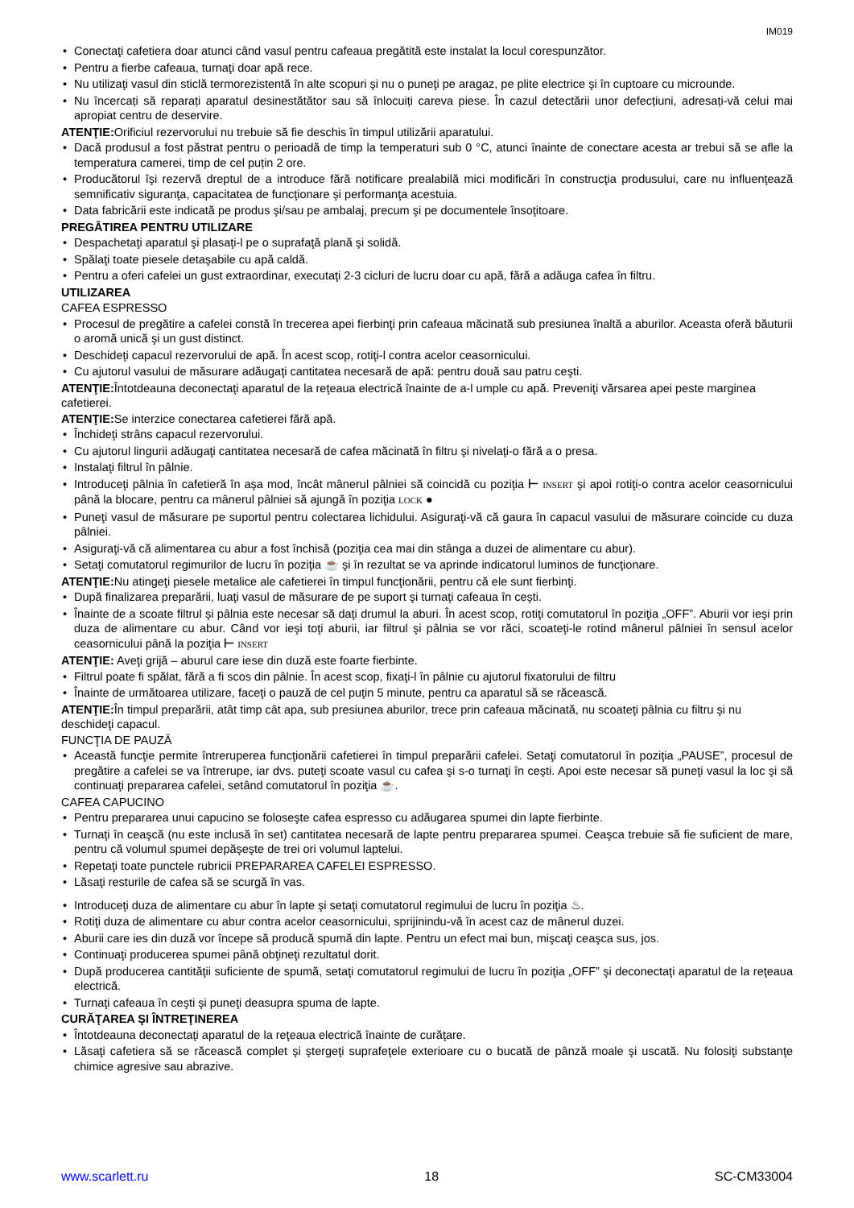IM019
• Conectaţi cafetiera doar atunci când vasul pentru cafeaua pregătită este instalat la locul corespunzător.
• Pentru a fierbe cafeaua, turnaţi doar apă rece.
• Nu utilizaţi vasul din sticlă termorezistentă în alte scopuri şi nu o puneţi pe aragaz, pe plite electrice şi în cuptoare cu microunde.
• Nu încercați să reparați aparatul desinestătător sau să înlocuiți careva piese. În cazul detectării unor defecțiuni, adresați-vă celui mai apropiat centru de deservire.
ATENŢIE: Orificiul rezervorului nu trebuie să fie deschis în timpul utilizării aparatului.
• Dacă produsul a fost păstrat pentru o perioadă de timp la temperaturi sub 0 °C, atunci înainte de conectare acesta ar trebui să se afle la temperatura camerei, timp de cel puțin 2 ore.
• Producătorul îşi rezervă dreptul de a introduce fără notificare prealabilă mici modificări în construcţia produsului, care nu influenţează semnificativ siguranţa, capacitatea de funcţionare şi performanţa acestuia.
• Data fabricării este indicată pe produs şi/sau pe ambalaj, precum şi pe documentele însoţitoare.
PREGĂTIREA PENTRU UTILIZARE
• Despachetaţi aparatul şi plasaţi-l pe o suprafaţă plană şi solidă.
• Spălaţi toate piesele detaşabile cu apă caldă.
• Pentru a oferi cafelei un gust extraordinar, executaţi 2-3 cicluri de lucru doar cu apă, fără a adăuga cafea în filtru.
UTILIZAREA
CAFEA ESPRESSO
• Procesul de pregătire a cafelei constă în trecerea apei fierbinţi prin cafeaua măcinată sub presiunea înaltă a aburilor. Aceasta oferă băuturii o aromă unică şi un gust distinct.
• Deschideţi capacul rezervorului de apă. În acest scop, rotiţi-l contra acelor ceasornicului.
• Cu ajutorul vasului de măsurare adăugaţi cantitatea necesară de apă: pentru două sau patru ceşti.
ATENŢIE: Întotdeauna deconectaţi aparatul de la reţeaua electrică înainte de a-l umple cu apă. Preveniţi vărsarea apei peste marginea cafetierei.
ATENŢIE: Se interzice conectarea cafetierei fără apă.
• Închideţi strâns capacul rezervorului.
• Cu ajutorul lingurii adăugaţi cantitatea necesară de cafea măcinată în filtru şi nivelaţi-o fără a o presa.
• Instalaţi filtrul în pâlnie.
• Introduceţi pâlnia în cafetieră în aşa mod, încât mânerul pâlniei să coincidă cu poziţia ⊢ INSERT şi apoi rotiţi-o contra acelor ceasornicului până la blocare, pentru ca mânerul pâlniei să ajungă în poziţia LOCK ●
• Puneţi vasul de măsurare pe suportul pentru colectarea lichidului. Asiguraţi-vă că gaura în capacul vasului de măsurare coincide cu duza pâlniei.
• Asiguraţi-vă că alimentarea cu abur a fost închisă (poziţia cea mai din stânga a duzei de alimentare cu abur).
• Setaţi comutatorul regimurilor de lucru în poziţia ☕ şi în rezultat se va aprinde indicatorul luminos de funcţionare.
ATENŢIE: Nu atingeţi piesele metalice ale cafetierei în timpul funcţionării, pentru că ele sunt fierbinţi.
• După finalizarea preparării, luaţi vasul de măsurare de pe suport şi turnaţi cafeaua în ceşti.
• Înainte de a scoate filtrul şi pâlnia este necesar să daţi drumul la aburi. În acest scop, rotiţi comutatorul în poziţia „OFF”. Aburii vor ieşi prin duza de alimentare cu abur. Când vor ieşi toţi aburii, iar filtrul şi pâlnia se vor răci, scoateţi-le rotind mânerul pâlniei în sensul acelor ceasornicului până la poziţia ⊢ INSERT
ATENŢIE: Aveţi grijă – aburul care iese din duză este foarte fierbinte.
• Filtrul poate fi spălat, fără a fi scos din pâlnie. În acest scop, fixaţi-l în pâlnie cu ajutorul fixatorului de filtru
• Înainte de următoarea utilizare, faceţi o pauză de cel puţin 5 minute, pentru ca aparatul să se răcească.
ATENŢIE: În timpul preparării, atât timp cât apa, sub presiunea aburilor, trece prin cafeaua măcinată, nu scoateţi pâlnia cu filtru şi nu deschideţi capacul.
FUNCŢIA DE PAUZĂ
• Această funcţie permite întreruperea funcţionării cafetierei în timpul preparării cafelei. Setaţi comutatorul în poziţia „PAUSE”, procesul de pregătire a cafelei se va întrerupe, iar dvs. puteţi scoate vasul cu cafea şi s-o turnaţi în ceşti. Apoi este necesar să puneţi vasul la loc şi să continuaţi prepararea cafelei, setând comutatorul în poziţia ☕.
CAFEA CAPUCINO
• Pentru prepararea unui capucino se foloseşte cafea espresso cu adăugarea spumei din lapte fierbinte.
• Turnaţi în ceaşcă (nu este inclusă în set) cantitatea necesară de lapte pentru prepararea spumei. Ceaşca trebuie să fie suficient de mare, pentru că volumul spumei depăşeşte de trei ori volumul laptelui.
• Repetaţi toate punctele rubricii PREPARAREA CAFELEI ESPRESSO.
• Lăsaţi resturile de cafea să se scurgă în vas.
• Introduceţi duza de alimentare cu abur în lapte şi setaţi comutatorul regimului de lucru în poziţia ♨.
• Rotiţi duza de alimentare cu abur contra acelor ceasornicului, sprijinindu-vă în acest caz de mânerul duzei.
• Aburii care ies din duză vor începe să producă spumă din lapte. Pentru un efect mai bun, mişcaţi ceaşca sus, jos.
• Continuaţi producerea spumei până obţineţi rezultatul dorit.
• După producerea cantităţii suficiente de spumă, setaţi comutatorul regimului de lucru în poziţia „OFF” şi deconectaţi aparatul de la reţeaua electrică.
• Turnaţi cafeaua în ceşti şi puneţi deasupra spuma de lapte.
CURĂŢAREA ŞI ÎNTREŢINEREA
• Întotdeauna deconectaţi aparatul de la reţeaua electrică înainte de curăţare.
• Lăsaţi cafetiera să se răcească complet şi ştergeţi suprafeţele exterioare cu o bucată de pânză moale şi uscată. Nu folosiţi substanţe chimice agresive sau abrazive.
www.scarlett.ru 18 SC-CM33004